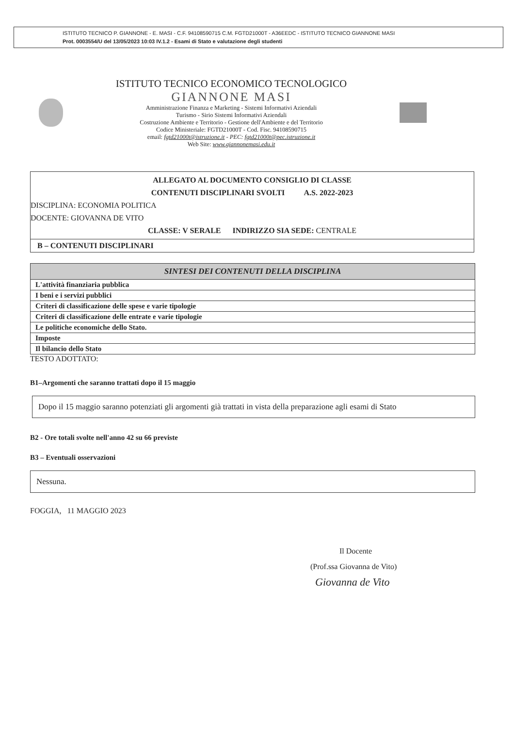ISTITUTO TECNICO P. GIANNONE - E. MASI - C.F. 94108590715 C.M. FGTD21000T - A36EEDC - ISTITUTO TECNICO GIANNONE MASI
Prot. 0003554/U del 13/05/2023 10:03 IV.1.2 - Esami di Stato e valutazione degli studenti
ISTITUTO TECNICO ECONOMICO TECNOLOGICO
GIANNONE MASI
Amministrazione Finanza e Marketing - Sistemi Informativi Aziendali
Turismo - Sirio Sistemi Informativi Aziendali
Costruzione Ambiente e Territorio - Gestione dell'Ambiente e del Territorio
Codice Ministeriale: FGTD21000T - Cod. Fisc. 94108590715
email: fgtd21000t@istruzione.it - PEC: fgtd21000t@pec.istruzione.it
Web Site: www.giannonemasi.edu.it
ALLEGATO AL DOCUMENTO CONSIGLIO DI CLASSE
CONTENUTI DISCIPLINARI SVOLTI A.S. 2022-2023
DISCIPLINA: ECONOMIA POLITICA
DOCENTE: GIOVANNA DE VITO
CLASSE: V SERALE INDIRIZZO SIA SEDE: CENTRALE
B – CONTENUTI DISCIPLINARI
| SINTESI DEI CONTENUTI DELLA DISCIPLINA |
| --- |
| L'attività finanziaria pubblica |
| I beni e i servizi pubblici |
| Criteri di classificazione delle spese e varie tipologie |
| Criteri di classificazione delle entrate e varie tipologie |
| Le politiche economiche dello Stato. |
| Imposte |
| Il bilancio dello Stato |
TESTO ADOTTATO:
B1–Argomenti che saranno trattati dopo il 15 maggio
Dopo il 15 maggio saranno potenziati gli argomenti già trattati in vista della preparazione agli esami di Stato
B2 - Ore totali svolte nell'anno 42 su 66 previste
B3 – Eventuali osservazioni
Nessuna.
FOGGIA, 11 MAGGIO 2023
Il Docente
(Prof.ssa Giovanna de Vito)
Giovanna de Vito